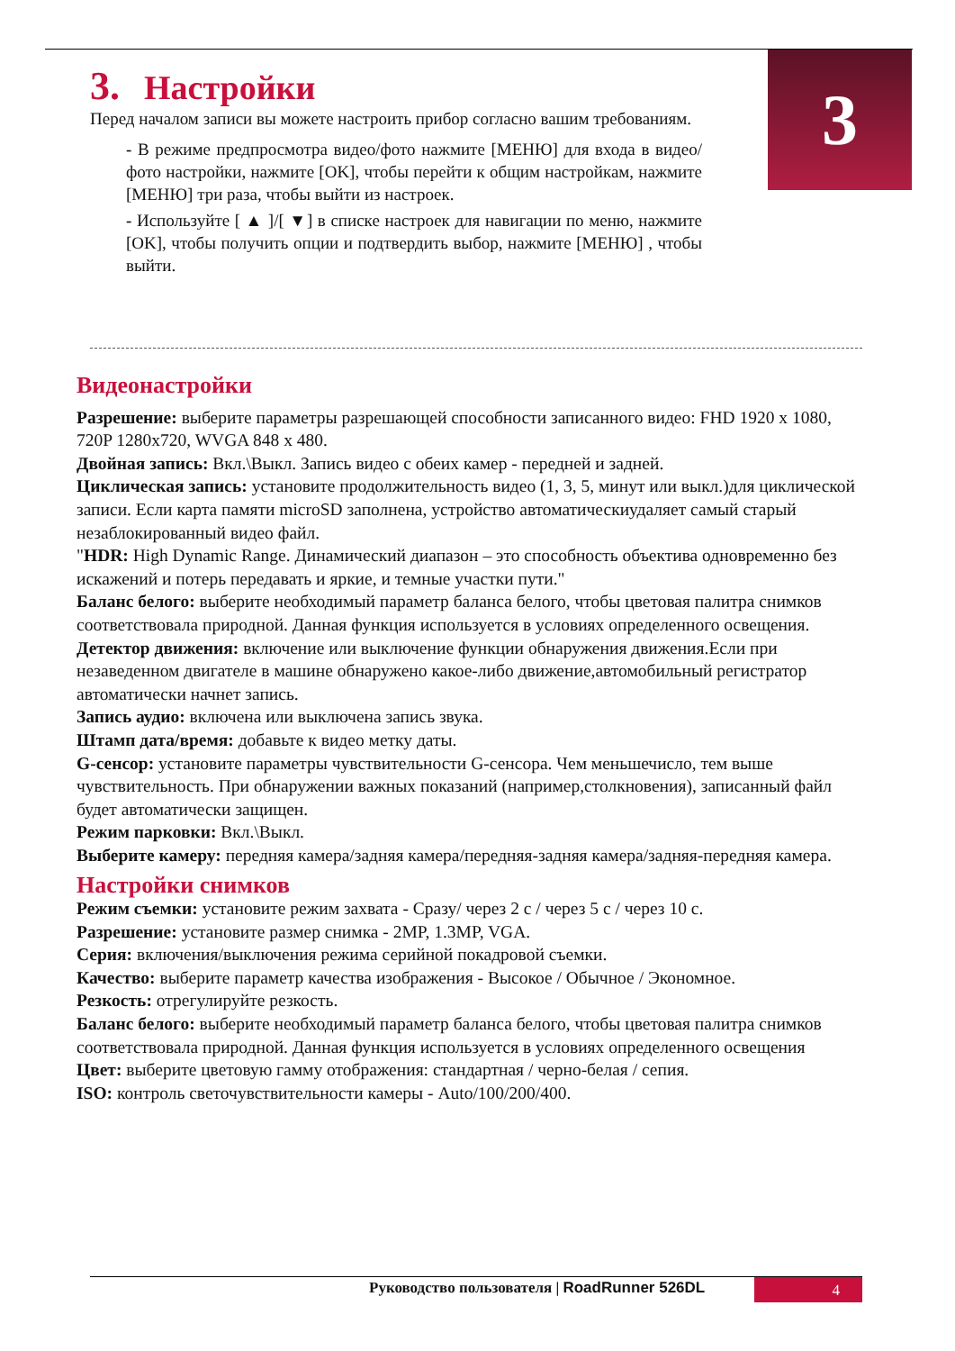3
3. Настройки
Перед началом записи вы можете настроить прибор согласно вашим требованиям.
- В режиме предпросмотра видео/фото нажмите [МЕНЮ] для входа в видео/фото настройки, нажмите [OK], чтобы перейти к общим настройкам, нажмите [МЕНЮ] три раза, чтобы выйти из настроек.
- Используйте [ ▲ ]/[ ▼] в списке настроек для навигации по меню, нажмите [OK], чтобы получить опции и подтвердить выбор, нажмите [МЕНЮ] , чтобы выйти.
Видеонастройки
Разрешение: выберите параметры разрешающей способности записанного видео: FHD 1920 x 1080, 720P 1280x720, WVGA 848 x 480.
Двойная запись: Вкл.\Выкл. Запись видео с обеих камер - передней и задней.
Циклическая запись: установите продолжительность видео (1, 3, 5, минут или выкл.)для циклической записи. Если карта памяти microSD заполнена, устройство автоматическиудаляет самый старый незаблокированный видео файл.
"HDR: High Dynamic Range. Динамический диапазон – это способность объектива одновременно без искажений и потерь передавать и яркие, и темные участки пути."
Баланс белого: выберите необходимый параметр баланса белого, чтобы цветовая палитра снимков соответствовала природной. Данная функция используется в условиях определенного освещения.
Детектор движения: включение или выключение функции обнаружения движения.Если при незаведенном двигателе в машине обнаружено какое-либо движение,автомобильный регистратор автоматически начнет запись.
Запись аудио: включена или выключена запись звука.
Штамп дата/время: добавьте к видео метку даты.
G-сенсор: установите параметры чувствительности G-сенсора. Чем меньшечисло, тем выше чувствительность. При обнаружении важных показаний (например,столкновения), записанный файл будет автоматически защищен.
Режим парковки: Вкл.\Выкл.
Выберите камеру: передняя камера/задняя камера/передняя-задняя камера/задняя-передняя камера.
Настройки снимков
Режим съемки: установите режим захвата - Сразу/ через 2 с / через 5 с / через 10 с.
Разрешение: установите размер снимка - 2MP, 1.3MP, VGA.
Серия: включения/выключения режима серийной покадровой съемки.
Качество: выберите параметр качества изображения - Высокое / Обычное / Экономное.
Резкость: отрегулируйте резкость.
Баланс белого: выберите необходимый параметр баланса белого, чтобы цветовая палитра снимков соответствовала природной. Данная функция используется в условиях определенного освещения
Цвет: выберите цветовую гамму отображения: стандартная / черно-белая / сепия.
ISO: контроль светочувствительности камеры - Auto/100/200/400.
Руководство пользователя | RoadRunner 526DL
4